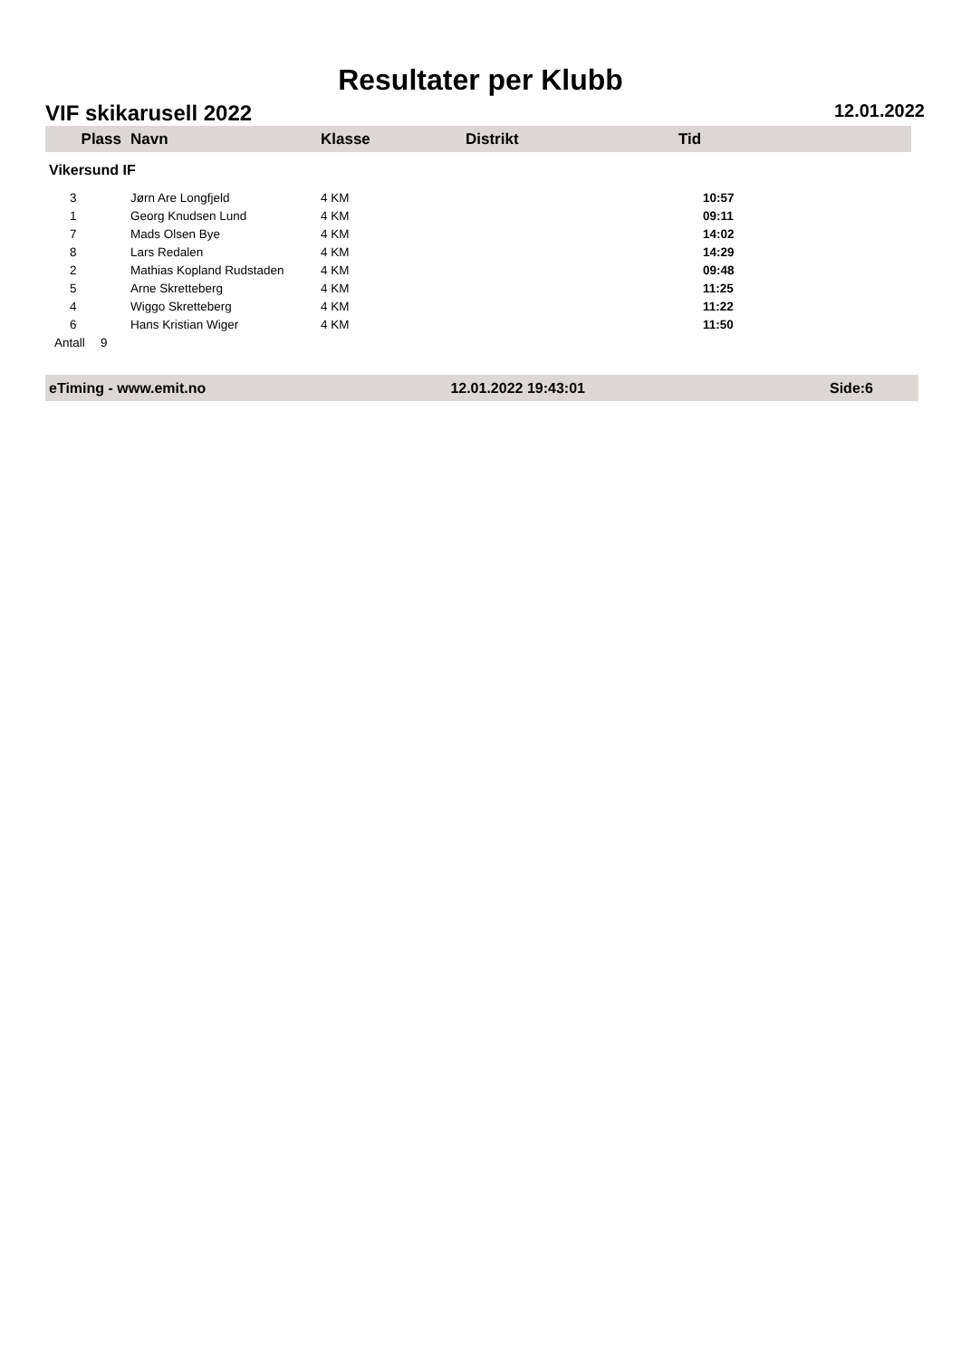Resultater per Klubb
VIF skikarusell 2022 12.01.2022
| Plass | Navn | Klasse | Distrikt | Tid |
| --- | --- | --- | --- | --- |
| Vikersund IF | | | | |
| 3 | Jørn Are Longfjeld | 4 KM | | 10:57 |
| 1 | Georg Knudsen Lund | 4 KM | | 09:11 |
| 7 | Mads Olsen Bye | 4 KM | | 14:02 |
| 8 | Lars Redalen | 4 KM | | 14:29 |
| 2 | Mathias Kopland Rudstaden | 4 KM | | 09:48 |
| 5 | Arne Skretteberg | 4 KM | | 11:25 |
| 4 | Wiggo Skretteberg | 4 KM | | 11:22 |
| 6 | Hans Kristian Wiger | 4 KM | | 11:50 |
| Antall | 9 | | | |
eTiming - www.emit.no 12.01.2022 19:43:01 Side:6